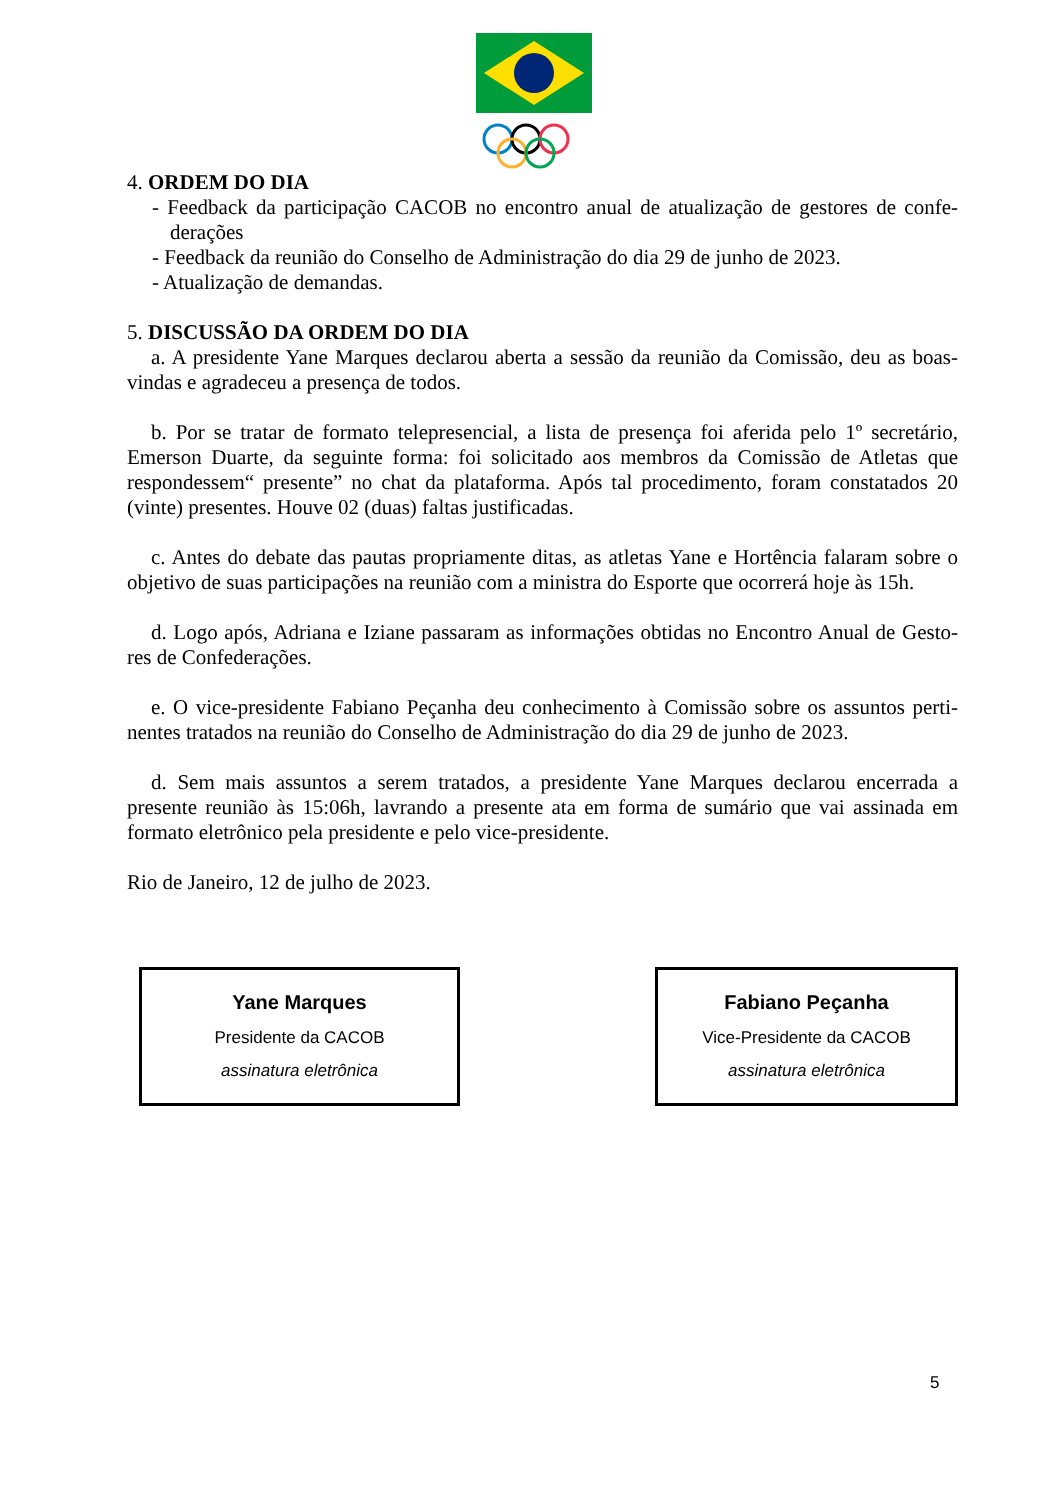4. ORDEM DO DIA
- Feedback da participação CACOB no encontro anual de atualização de gestores de confe-derações
- Feedback da reunião do Conselho de Administração do dia 29 de junho de 2023.
- Atualização de demandas.
5. DISCUSSÃO DA ORDEM DO DIA
a. A presidente Yane Marques declarou aberta a sessão da reunião da Comissão, deu as boas-vindas e agradeceu a presença de todos.
b. Por se tratar de formato telepresencial, a lista de presença foi aferida pelo 1º secretário, Emerson Duarte, da seguinte forma: foi solicitado aos membros da Comissão de Atletas que respondessem“ presente” no chat da plataforma. Após tal procedimento, foram constatados 20 (vinte) presentes. Houve 02 (duas) faltas justificadas.
c. Antes do debate das pautas propriamente ditas, as atletas Yane e Hortência falaram sobre o objetivo de suas participações na reunião com a ministra do Esporte que ocorrerá hoje às 15h.
d. Logo após, Adriana e Iziane passaram as informações obtidas no Encontro Anual de Gesto-res de Confederações.
e. O vice-presidente Fabiano Peçanha deu conhecimento à Comissão sobre os assuntos perti-nentes tratados na reunião do Conselho de Administração do dia 29 de junho de 2023.
d. Sem mais assuntos a serem tratados, a presidente Yane Marques declarou encerrada a presente reunião às 15:06h, lavrando a presente ata em forma de sumário que vai assinada em formato eletrônico pela presidente e pelo vice-presidente.
Rio de Janeiro, 12 de julho de 2023.
Yane Marques
Presidente da CACOB
assinatura eletrônica
Fabiano Peçanha
Vice-Presidente da CACOB
assinatura eletrônica
5